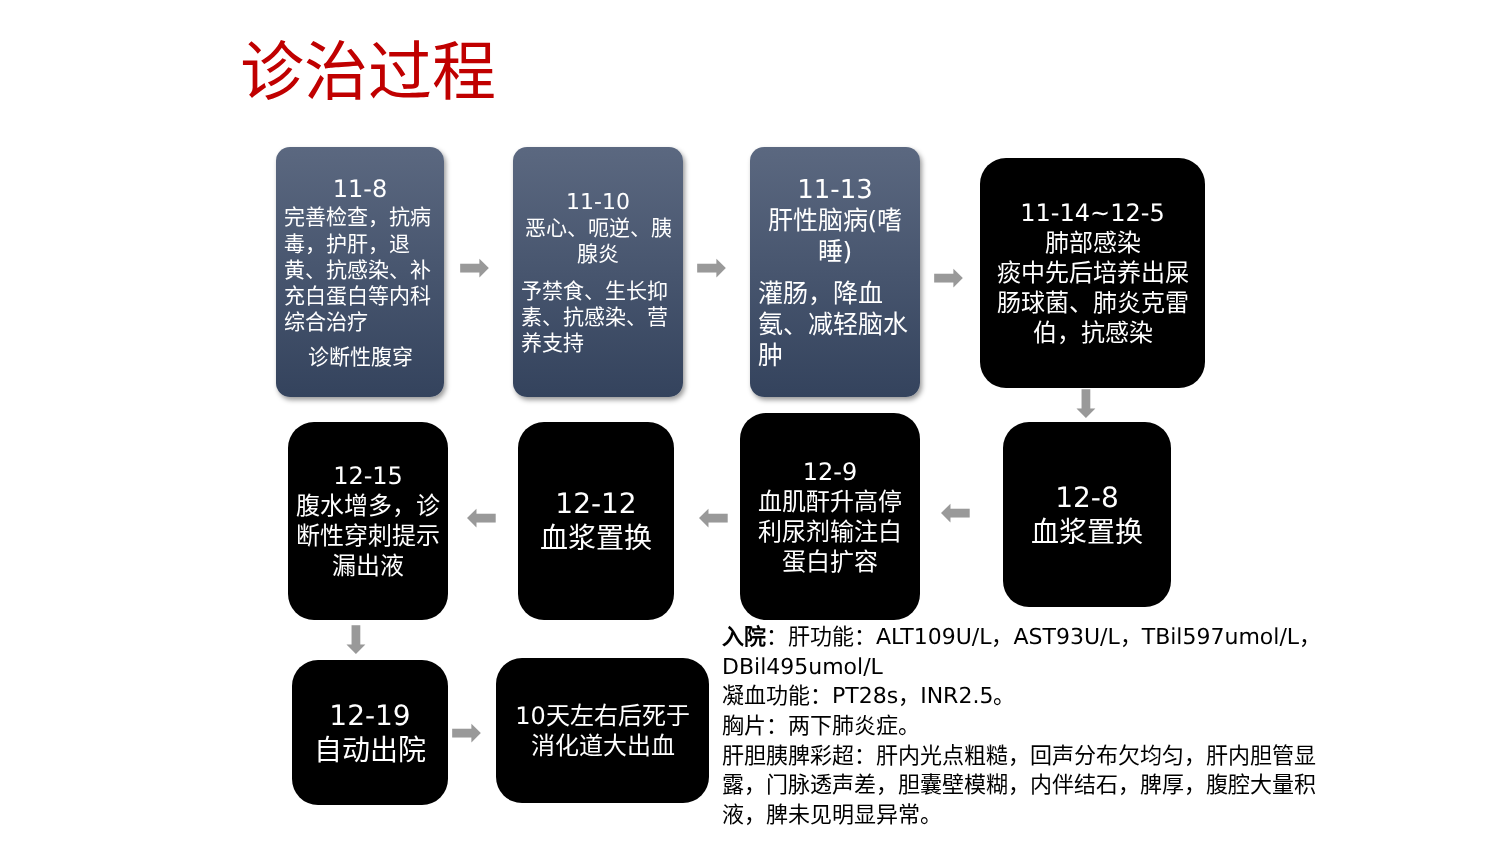诊治过程
11-8
完善检查，抗病毒，护肝，退黄、抗感染、补充白蛋白等内科综合治疗
诊断性腹穿
➡
11-10
恶心、呃逆、胰腺炎
予禁食、生长抑素、抗感染、营养支持
➡
11-13
肝性脑病(嗜睡)
灌肠，降血氨、减轻脑水肿
➡
11-14~12-5
肺部感染
痰中先后培养出屎肠球菌、肺炎克雷伯，抗感染
⬇
12-8
血浆置换
⬅
12-9
血肌酐升高停利尿剂输注白蛋白扩容
⬅
12-12
血浆置换
⬅
12-15
腹水增多，诊断性穿刺提示漏出液
⬇
12-19
自动出院
➡
10天左右后死于消化道大出血
入院：肝功能：ALT109U/L，AST93U/L，TBil597umol/L，DBil495umol/L
凝血功能：PT28s，INR2.5。
胸片：两下肺炎症。
肝胆胰脾彩超：肝内光点粗糙，回声分布欠均匀，肝内胆管显露，门脉透声差，胆囊壁模糊，内伴结石，脾厚，腹腔大量积液，脾未见明显异常。